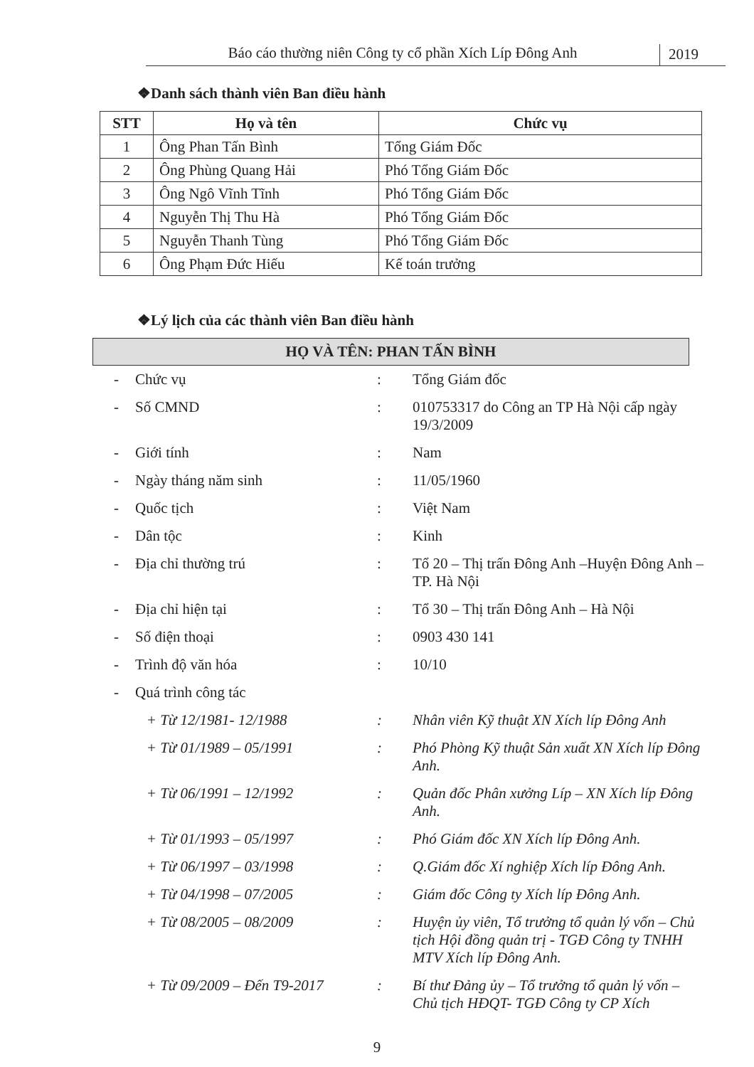Báo cáo thường niên Công ty cổ phần Xích Líp Đông Anh
2019
❖Danh sách thành viên Ban điều hành
| STT | Họ và tên | Chức vụ |
| --- | --- | --- |
| 1 | Ông Phan Tấn Bình | Tổng Giám Đốc |
| 2 | Ông Phùng Quang Hải | Phó Tổng Giám Đốc |
| 3 | Ông Ngô Vĩnh Tĩnh | Phó Tổng Giám Đốc |
| 4 | Nguyễn Thị Thu Hà | Phó Tổng Giám Đốc |
| 5 | Nguyễn Thanh Tùng | Phó Tổng Giám Đốc |
| 6 | Ông Phạm Đức Hiếu | Kế toán trưởng |
❖Lý lịch của các thành viên Ban điều hành
HỌ VÀ TÊN: PHAN TẤN BÌNH
| - | Chức vụ | : | Tổng Giám đốc |
| - | Số CMND | : | 010753317 do Công an TP Hà Nội cấp ngày 19/3/2009 |
| - | Giới tính | : | Nam |
| - | Ngày tháng năm sinh | : | 11/05/1960 |
| - | Quốc tịch | : | Việt Nam |
| - | Dân tộc | : | Kinh |
| - | Địa chỉ thường trú | : | Tổ 20 – Thị trấn Đông Anh –Huyện Đông Anh – TP. Hà Nội |
| - | Địa chỉ hiện tại | : | Tổ 30 – Thị trấn Đông Anh – Hà Nội |
| - | Số điện thoại | : | 0903 430 141 |
| - | Trình độ văn hóa | : | 10/10 |
| - | Quá trình công tác | | |
| | + Từ 12/1981- 12/1988 | : | Nhân viên Kỹ thuật XN Xích líp Đông Anh |
| | + Từ 01/1989 – 05/1991 | : | Phó Phòng Kỹ thuật Sản xuất XN Xích líp Đông Anh. |
| | + Từ 06/1991 – 12/1992 | : | Quản đốc Phân xưởng Líp – XN Xích líp Đông Anh. |
| | + Từ 01/1993 – 05/1997 | : | Phó Giám đốc XN Xích líp Đông Anh. |
| | + Từ 06/1997 – 03/1998 | : | Q.Giám đốc Xí nghiệp Xích líp Đông Anh. |
| | + Từ 04/1998 – 07/2005 | : | Giám đốc Công ty Xích líp Đông Anh. |
| | + Từ 08/2005 – 08/2009 | : | Huyện ủy viên, Tổ trưởng tổ quản lý vốn – Chủ tịch Hội đồng quản trị - TGĐ Công ty TNHH MTV Xích líp Đông Anh. |
| | + Từ 09/2009 – Đến T9-2017 | : | Bí thư Đảng ủy – Tổ trưởng tổ quản lý vốn – Chủ tịch HĐQT- TGĐ Công ty CP Xích |
9